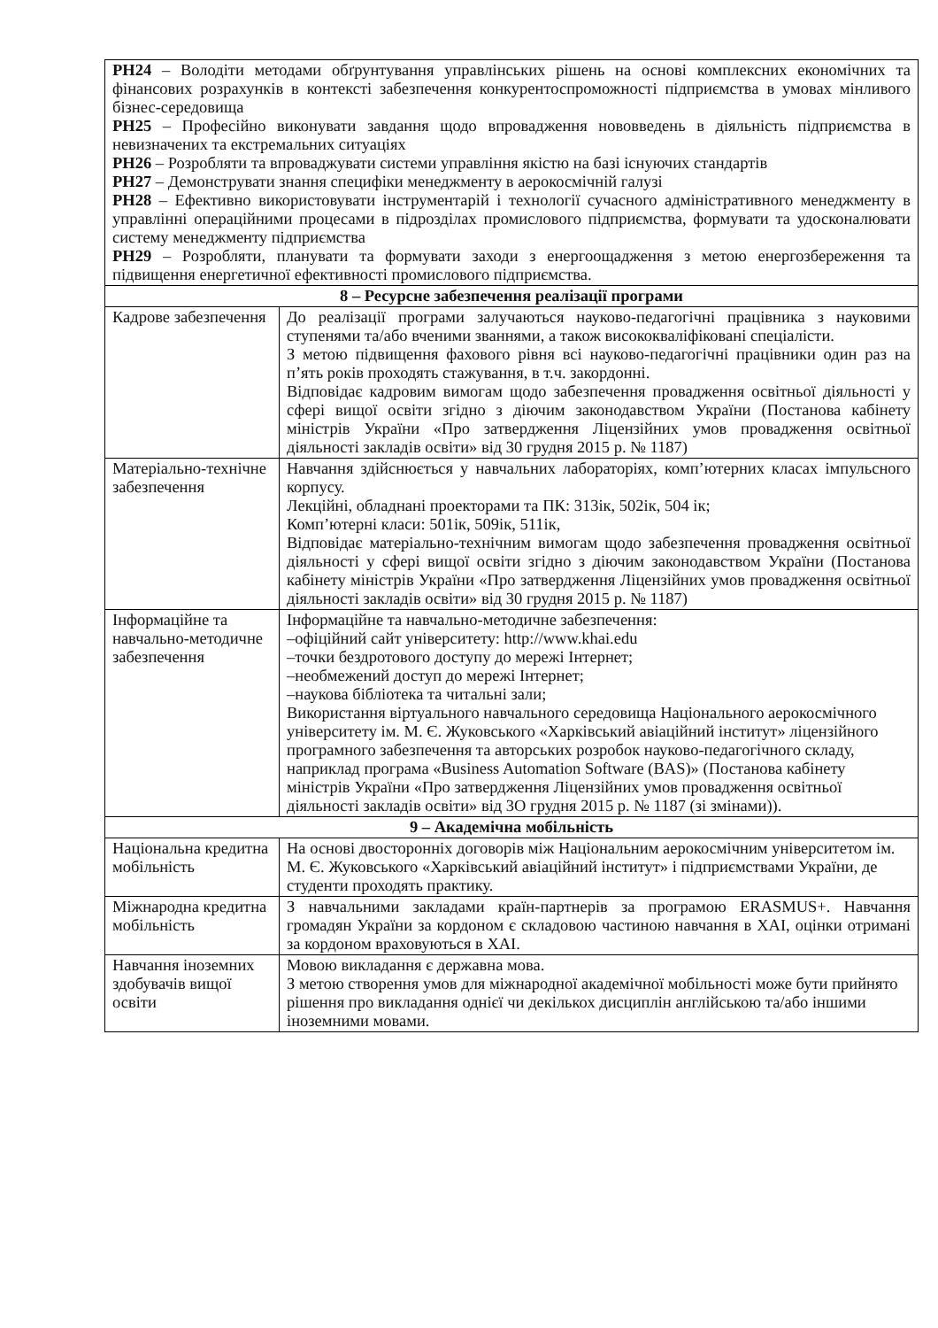| РН24 – Володіти методами обґрунтування управлінських рішень на основі комплексних економічних та фінансових розрахунків в контексті забезпечення конкурентоспроможності підприємства в умовах мінливого бізнес-середовища РН25 – Професійно виконувати завдання щодо впровадження нововведень в діяльність підприємства в невизначених та екстремальних ситуаціях РН26 – Розробляти та впроваджувати системи управління якістю на базі існуючих стандартів РН27 – Демонструвати знання специфіки менеджменту в аерокосмічній галузі РН28 – Ефективно використовувати інструментарій і технології сучасного адміністративного менеджменту в управлінні операційними процесами в підрозділах промислового підприємства, формувати та удосконалювати систему менеджменту підприємства РН29 – Розробляти, планувати та формувати заходи з енергоощадження з метою енергозбереження та підвищення енергетичної ефективності промислового підприємства. | |
| 8 – Ресурсне забезпечення реалізації програми | |
| Кадрове забезпечення | До реалізації програми залучаються науково-педагогічні працівника з науковими ступенями та/або вченими званнями, а також висококваліфіковані спеціалісти. З метою підвищення фахового рівня всі науково-педагогічні працівники один раз на п’ять років проходять стажування, в т.ч. закордонні. Відповідає кадровим вимогам щодо забезпечення провадження освітньої діяльності у сфері вищої освіти згідно з діючим законодавством України (Постанова кабінету міністрів України «Про затвердження Ліцензійних умов провадження освітньої діяльності закладів освіти» від 30 грудня 2015 р. № 1187) |
| Матеріально-технічне забезпечення | Навчання здійснюється у навчальних лабораторіях, комп’ютерних класах імпульсного корпусу. Лекційні, обладнані проекторами та ПК: 313ік, 502ік, 504 ік; Комп’ютерні класи: 501ік, 509ік, 511ік, Відповідає матеріально-технічним вимогам щодо забезпечення провадження освітньої діяльності у сфері вищої освіти згідно з діючим законодавством України (Постанова кабінету міністрів України «Про затвердження Ліцензійних умов провадження освітньої діяльності закладів освіти» від 30 грудня 2015 р. № 1187) |
| Інформаційне та навчально-методичне забезпечення | Інформаційне та навчально-методичне забезпечення: –офіційний сайт університету: http://www.khai.edu –точки бездротового доступу до мережі Інтернет; –необмежений доступ до мережі Інтернет; –наукова бібліотека та читальні зали; Використання віртуального навчального середовища Національного аерокосмічного університету ім. М. Є. Жуковського «Харківський авіаційний інститут» ліцензійного програмного забезпечення та авторських розробок науково-педагогічного складу, наприклад програма «Business Automation Software (BAS)» (Постанова кабінету міністрів України «Про затвердження Ліцензійних умов провадження освітньої діяльності закладів освіти» від 3О грудня 2015 р. № 1187 (зі змінами)). |
| 9 – Академічна мобільність | |
| Національна кредитна мобільність | На основі двосторонніх договорів між Національним аерокосмічним університетом ім. М. Є. Жуковського «Харківський авіаційний інститут» і підприємствами України, де студенти проходять практику. |
| Міжнародна кредитна мобільність | З навчальними закладами країн-партнерів за програмою ERASMUS+. Навчання громадян України за кордоном є складовою частиною навчання в ХАІ, оцінки отримані за кордоном враховуються в ХАІ. |
| Навчання іноземних здобувачів вищої освіти | Мовою викладання є державна мова. З метою створення умов для міжнародної академічної мобільності може бути прийнято рішення про викладання однієї чи декількох дисциплін англійською та/або іншими іноземними мовами. |